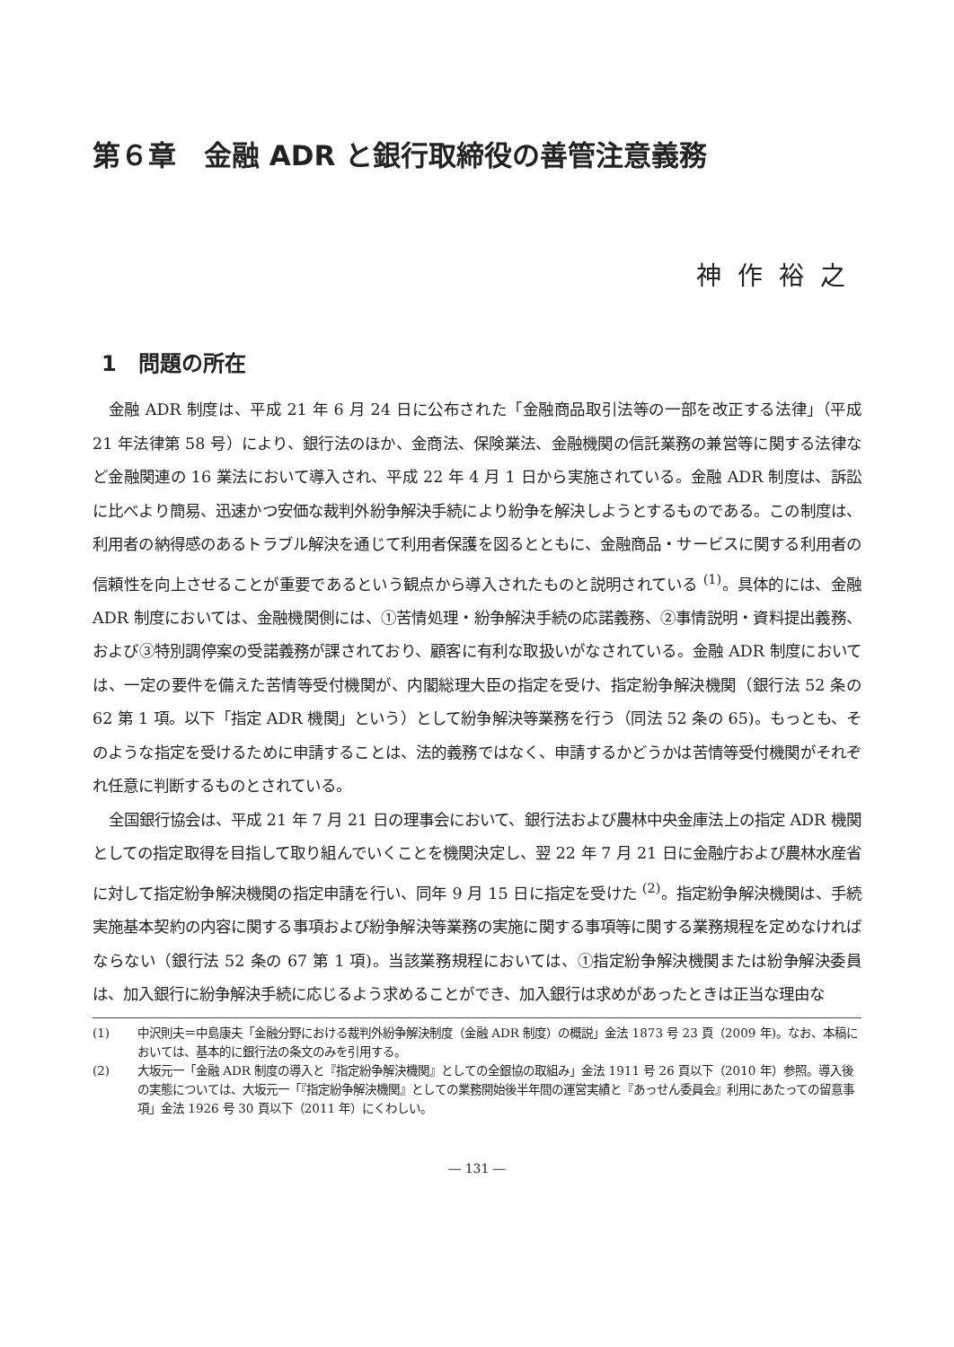第６章　金融 ADR と銀行取締役の善管注意義務
神作裕之
1　問題の所在
金融 ADR 制度は、平成 21 年 6 月 24 日に公布された「金融商品取引法等の一部を改正する法律」（平成 21 年法律第 58 号）により、銀行法のほか、金商法、保険業法、金融機関の信託業務の兼営等に関する法律など金融関連の 16 業法において導入され、平成 22 年 4 月 1 日から実施されている。金融 ADR 制度は、訴訟に比べより簡易、迅速かつ安価な裁判外紛争解決手続により紛争を解決しようとするものである。この制度は、利用者の納得感のあるトラブル解決を通じて利用者保護を図るとともに、金融商品・サービスに関する利用者の信頼性を向上させることが重要であるという観点から導入されたものと説明されている <sup>(1)</sup>。具体的には、金融 ADR 制度においては、金融機関側には、①苦情処理・紛争解決手続の応諾義務、②事情説明・資料提出義務、および③特別調停案の受諾義務が課されており、顧客に有利な取扱いがなされている。金融 ADR 制度においては、一定の要件を備えた苦情等受付機関が、内閣総理大臣の指定を受け、指定紛争解決機関（銀行法 52 条の 62 第 1 項。以下「指定 ADR 機関」という）として紛争解決等業務を行う（同法 52 条の 65)。もっとも、そのような指定を受けるために申請することは、法的義務ではなく、申請するかどうかは苦情等受付機関がそれぞれ任意に判断するものとされている。
全国銀行協会は、平成 21 年 7 月 21 日の理事会において、銀行法および農林中央金庫法上の指定 ADR 機関としての指定取得を目指して取り組んでいくことを機関決定し、翌 22 年 7 月 21 日に金融庁および農林水産省に対して指定紛争解決機関の指定申請を行い、同年 9 月 15 日に指定を受けた <sup>(2)</sup>。指定紛争解決機関は、手続実施基本契約の内容に関する事項および紛争解決等業務の実施に関する事項等に関する業務規程を定めなければならない（銀行法 52 条の 67 第 1 項)。当該業務規程においては、①指定紛争解決機関または紛争解決委員は、加入銀行に紛争解決手続に応じるよう求めることができ、加入銀行は求めがあったときは正当な理由な
(1) 中沢則夫＝中島康夫「金融分野における裁判外紛争解決制度（金融 ADR 制度）の概説」金法 1873 号 23 頁（2009 年)。なお、本稿においては、基本的に銀行法の条文のみを引用する。
(2) 大坂元一「金融 ADR 制度の導入と『指定紛争解決機関』としての全銀協の取組み」金法 1911 号 26 頁以下（2010 年）参照。導入後の実態については、大坂元一「『指定紛争解決機関』としての業務開始後半年間の運営実績と『あっせん委員会』利用にあたっての留意事項」金法 1926 号 30 頁以下（2011 年）にくわしい。
― 131 ―